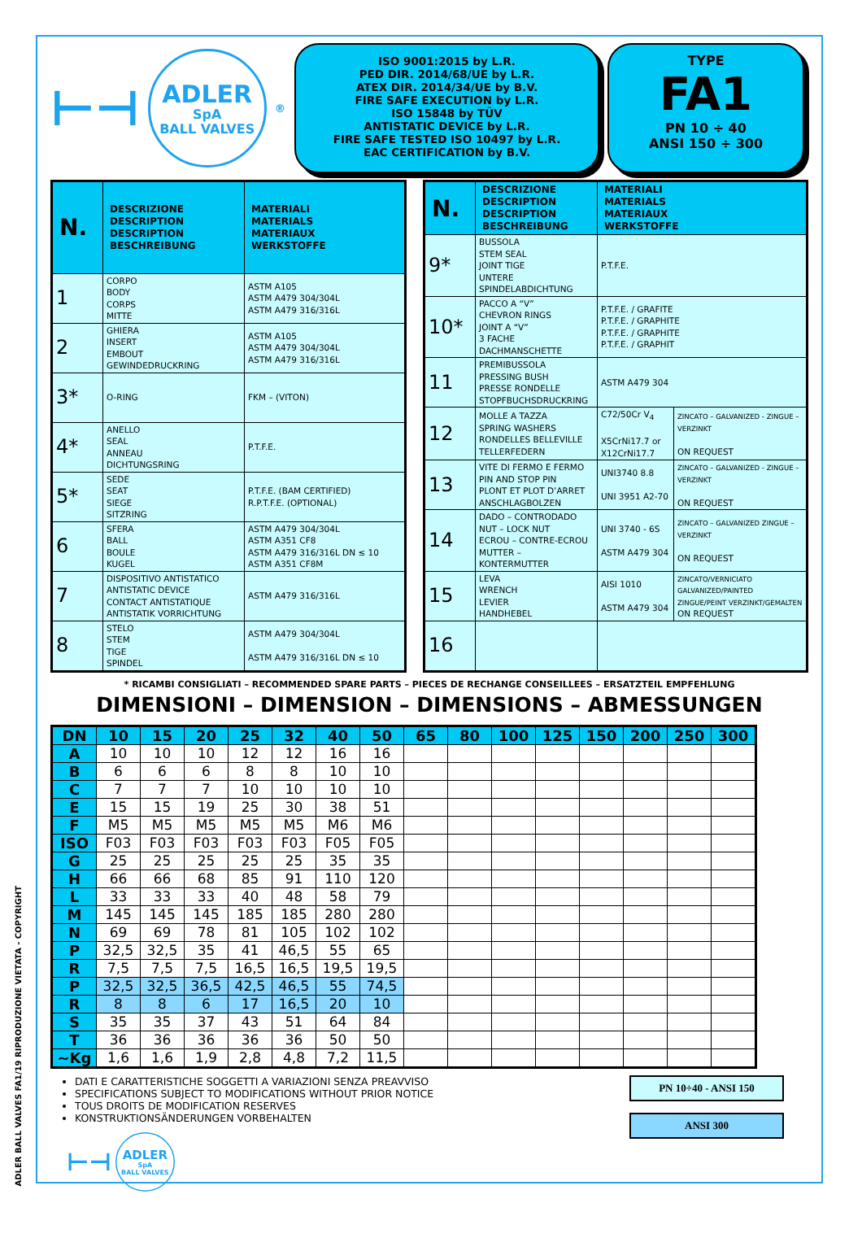ADLER BALL VALVES FA1/19 RIPRODUZIONE VIETATA - COPYRIGHT
⊢⊣
ADLER
SpA
BALL VALVES
<sup>®</sup>
ISO 9001:2015 by L.R.
PED DIR. 2014/68/UE by L.R.
ATEX DIR. 2014/34/UE by B.V.
FIRE SAFE EXECUTION by L.R.
ISO 15848 by TÜV
ANTISTATIC DEVICE by L.R.
FIRE SAFE TESTED ISO 10497 by L.R.
EAC CERTIFICATION by B.V.
TYPE
FA1
PN 10 ÷ 40
ANSI 150 ÷ 300
| N. | DESCRIZIONE DESCRIPTION DESCRIPTION BESCHREIBUNG | MATERIALI MATERIALS MATERIAUX WERKSTOFFE |
| --- | --- | --- |
| 1 | CORPO BODY CORPS MITTE | ASTM A105 ASTM A479 304/304L ASTM A479 316/316L |
| 2 | GHIERA INSERT EMBOUT GEWINDEDRUCKRING | ASTM A105 ASTM A479 304/304L ASTM A479 316/316L |
| 3* | O-RING | FKM – (VITON) |
| 4* | ANELLO SEAL ANNEAU DICHTUNGSRING | P.T.F.E. |
| 5* | SEDE SEAT SIEGE SITZRING | P.T.F.E. (BAM CERTIFIED) R.P.T.F.E. (OPTIONAL) |
| 6 | SFERA BALL BOULE KUGEL | ASTM A479 304/304L ASTM A351 CF8 ASTM A479 316/316L DN ≤ 10 ASTM A351 CF8M |
| 7 | DISPOSITIVO ANTISTATICO ANTISTATIC DEVICE CONTACT ANTISTATIQUE ANTISTATIK VORRICHTUNG | ASTM A479 316/316L |
| 8 | STELO STEM TIGE SPINDEL | ASTM A479 304/304L ASTM A479 316/316L DN ≤ 10 |
| N. | DESCRIZIONE DESCRIPTION DESCRIPTION BESCHREIBUNG | MATERIALI MATERIALS MATERIAUX WERKSTOFFE | |
| --- | --- | --- | --- |
| 9* | BUSSOLA STEM SEAL JOINT TIGE UNTERE SPINDELABDICHTUNG | P.T.F.E. | |
| 10* | PACCO A “V” CHEVRON RINGS JOINT A “V” 3 FACHE DACHMANSCHETTE | P.T.F.E. / GRAFITE P.T.F.E. / GRAPHITE P.T.F.E. / GRAPHITE P.T.F.E. / GRAPHIT | |
| 11 | PREMIBUSSOLA PRESSING BUSH PRESSE RONDELLE STOPFBUCHSDRUCKRING | ASTM A479 304 | |
| 12 | MOLLE A TAZZA SPRING WASHERS RONDELLES BELLEVILLE TELLERFEDERN | C72/50Cr V<sub>4</sub> X5CrNi17.7 or X12CrNi17.7 | ZINCATO – GALVANIZED - ZINGUE – VERZINKT ON REQUEST |
| 13 | VITE DI FERMO E FERMO PIN AND STOP PIN PLONT ET PLOT D’ARRET ANSCHLAGBOLZEN | UNI3740 8.8 UNI 3951 A2-70 | ZINCATO – GALVANIZED - ZINGUE – VERZINKT ON REQUEST |
| 14 | DADO – CONTRODADO NUT – LOCK NUT ECROU – CONTRE-ECROU MUTTER – KONTERMUTTER | UNI 3740 - 6S ASTM A479 304 | ZINCATO – GALVANIZED ZINGUE – VERZINKT ON REQUEST |
| 15 | LEVA WRENCH LEVIER HANDHEBEL | AISI 1010 ASTM A479 304 | ZINCATO/VERNICIATO GALVANIZED/PAINTED ZINGUE/PEINT VERZINKT/GEMALTEN ON REQUEST |
| 16 | | | |
* RICAMBI CONSIGLIATI – RECOMMENDED SPARE PARTS – PIECES DE RECHANGE CONSEILLEES – ERSATZTEIL EMPFEHLUNG
DIMENSIONI – DIMENSION – DIMENSIONS – ABMESSUNGEN
| DN | 10 | 15 | 20 | 25 | 32 | 40 | 50 | 65 | 80 | 100 | 125 | 150 | 200 | 250 | 300 |
| --- | --- | --- | --- | --- | --- | --- | --- | --- | --- | --- | --- | --- | --- | --- | --- |
| A | 10 | 10 | 10 | 12 | 12 | 16 | 16 | | | | | | | | |
| B | 6 | 6 | 6 | 8 | 8 | 10 | 10 | | | | | | | | |
| C | 7 | 7 | 7 | 10 | 10 | 10 | 10 | | | | | | | | |
| E | 15 | 15 | 19 | 25 | 30 | 38 | 51 | | | | | | | | |
| F | M5 | M5 | M5 | M5 | M5 | M6 | M6 | | | | | | | | |
| ISO | F03 | F03 | F03 | F03 | F03 | F05 | F05 | | | | | | | | |
| G | 25 | 25 | 25 | 25 | 25 | 35 | 35 | | | | | | | | |
| H | 66 | 66 | 68 | 85 | 91 | 110 | 120 | | | | | | | | |
| L | 33 | 33 | 33 | 40 | 48 | 58 | 79 | | | | | | | | |
| M | 145 | 145 | 145 | 185 | 185 | 280 | 280 | | | | | | | | |
| N | 69 | 69 | 78 | 81 | 105 | 102 | 102 | | | | | | | | |
| P | 32,5 | 32,5 | 35 | 41 | 46,5 | 55 | 65 | | | | | | | | |
| R | 7,5 | 7,5 | 7,5 | 16,5 | 16,5 | 19,5 | 19,5 | | | | | | | | |
| P | 32,5 | 32,5 | 36,5 | 42,5 | 46,5 | 55 | 74,5 | | | | | | | | |
| R | 8 | 8 | 6 | 17 | 16,5 | 20 | 10 | | | | | | | | |
| S | 35 | 35 | 37 | 43 | 51 | 64 | 84 | | | | | | | | |
| T | 36 | 36 | 36 | 36 | 36 | 50 | 50 | | | | | | | | |
| ~Kg | 1,6 | 1,6 | 1,9 | 2,8 | 4,8 | 7,2 | 11,5 | | | | | | | | |
DATI E CARATTERISTICHE SOGGETTI A VARIAZIONI SENZA PREAVVISO
SPECIFICATIONS SUBJECT TO MODIFICATIONS WITHOUT PRIOR NOTICE
TOUS DROITS DE MODIFICATION RESERVES
KONSTRUKTIONSÄNDERUNGEN VORBEHALTEN
⊢⊣
ADLER
SpA
BALL VALVES
PN 10÷40 - ANSI 150
ANSI 300